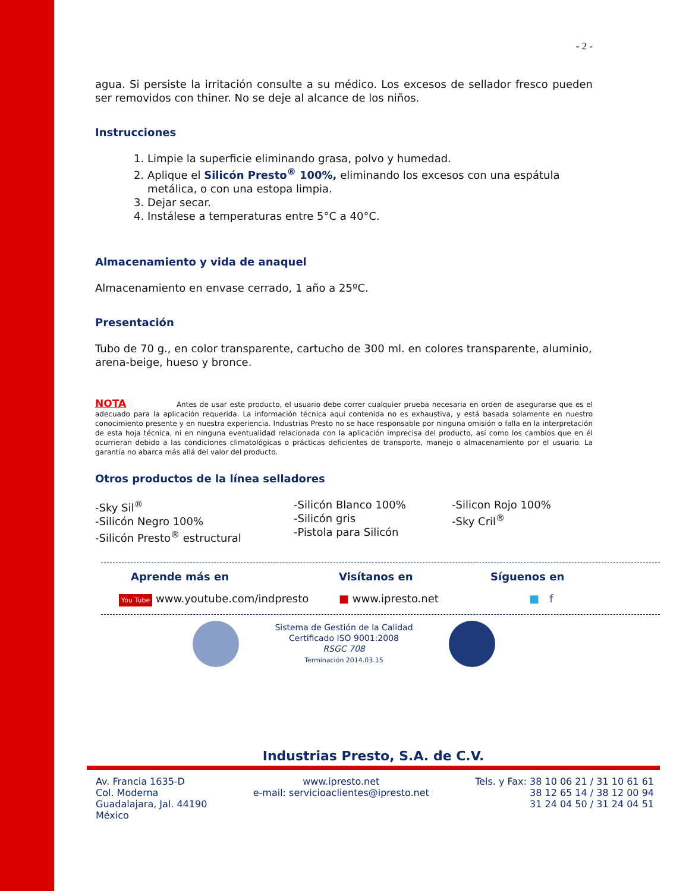- 2 -
agua. Si persiste la irritación consulte a su médico. Los excesos de sellador fresco pueden ser removidos con thiner. No se deje al alcance de los niños.
Instrucciones
1. Limpie la superficie eliminando grasa, polvo y humedad.
2. Aplique el Silicón Presto<sup>®</sup> 100%, eliminando los excesos con una espátula metálica, o con una estopa limpia.
3. Dejar secar.
4. Instálese a temperaturas entre 5°C a 40°C.
Almacenamiento y vida de anaquel
Almacenamiento en envase cerrado, 1 año a 25ºC.
Presentación
Tubo de 70 g., en color transparente, cartucho de 300 ml. en colores transparente, aluminio, arena-beige, hueso y bronce.
NOTA Antes de usar este producto, el usuario debe correr cualquier prueba necesaria en orden de asegurarse que es el adecuado para la aplicación requerida. La información técnica aquí contenida no es exhaustiva, y está basada solamente en nuestro conocimiento presente y en nuestra experiencia. Industrias Presto no se hace responsable por ninguna omisión o falla en la interpretación de esta hoja técnica, ni en ninguna eventualidad relacionada con la aplicación imprecisa del producto, así como los cambios que en él ocurrieran debido a las condiciones climatológicas o prácticas deficientes de transporte, manejo o almacenamiento por el usuario. La garantía no abarca más allá del valor del producto.
Otros productos de la línea selladores
-Sky Sil<sup>®</sup>
-Silicón Negro 100%
-Silicón Presto<sup>®</sup> estructural
-Silicón Blanco 100%
-Silicón gris
-Pistola para Silicón
-Silicon Rojo 100%
-Sky Cril<sup>®</sup>
Aprende más en Visítanos en Síguenos en
You Tube www.youtube.com/indpresto ■ www.ipresto.net ■ f
Sistema de Gestión de la Calidad
Certificado ISO 9001:2008
RSGC 708
Terminación 2014.03.15
Industrias Presto, S.A. de C.V.
Av. Francia 1635-D
Col. Moderna
Guadalajara, Jal. 44190
México
www.ipresto.net
e-mail: servicioaclientes@ipresto.net
Tels. y Fax: 38 10 06 21 / 31 10 61 61
38 12 65 14 / 38 12 00 94
31 24 04 50 / 31 24 04 51